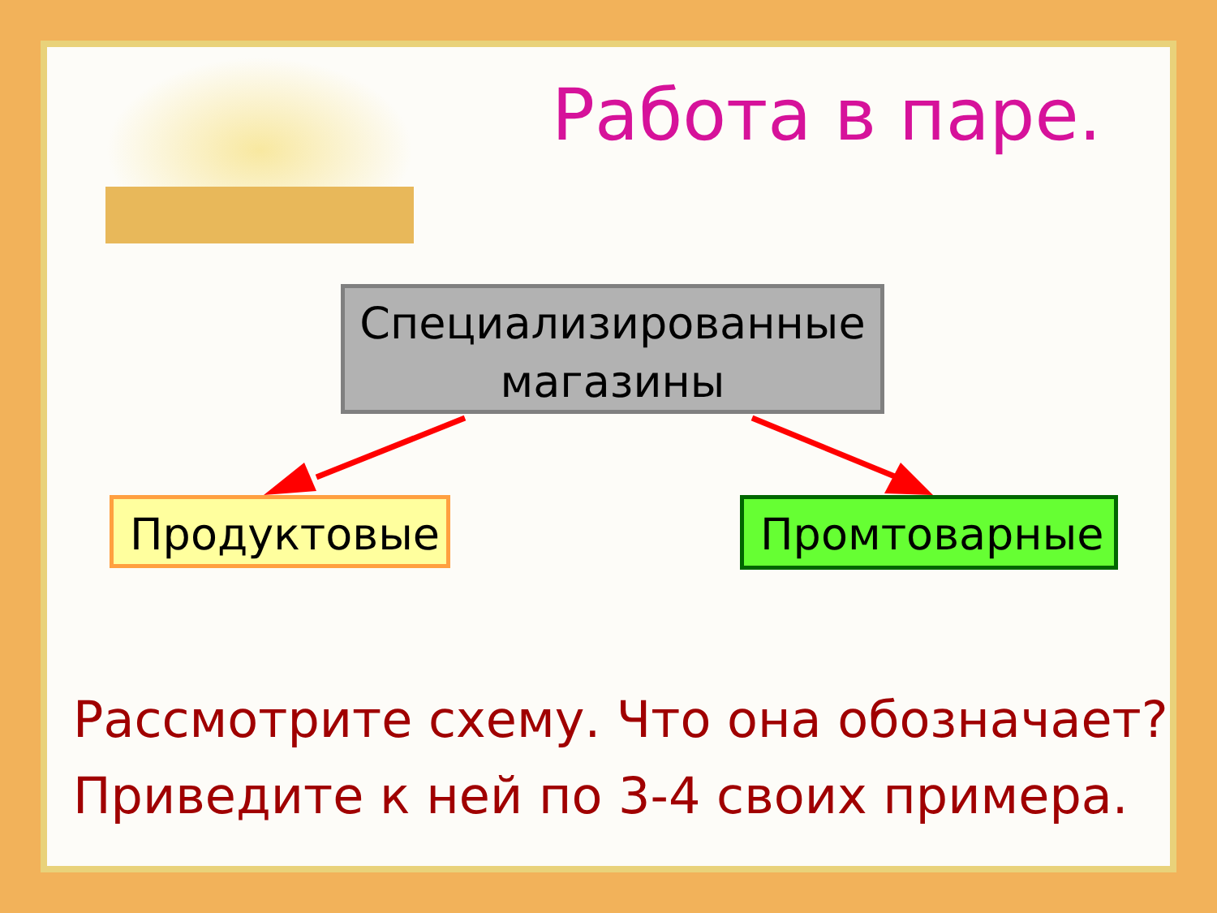Работа в паре.
Специализированные
магазины
Продуктовые Промтоварные
Рассмотрите схему. Что она обозначает? Приведите к ней по 3-4 своих примера.